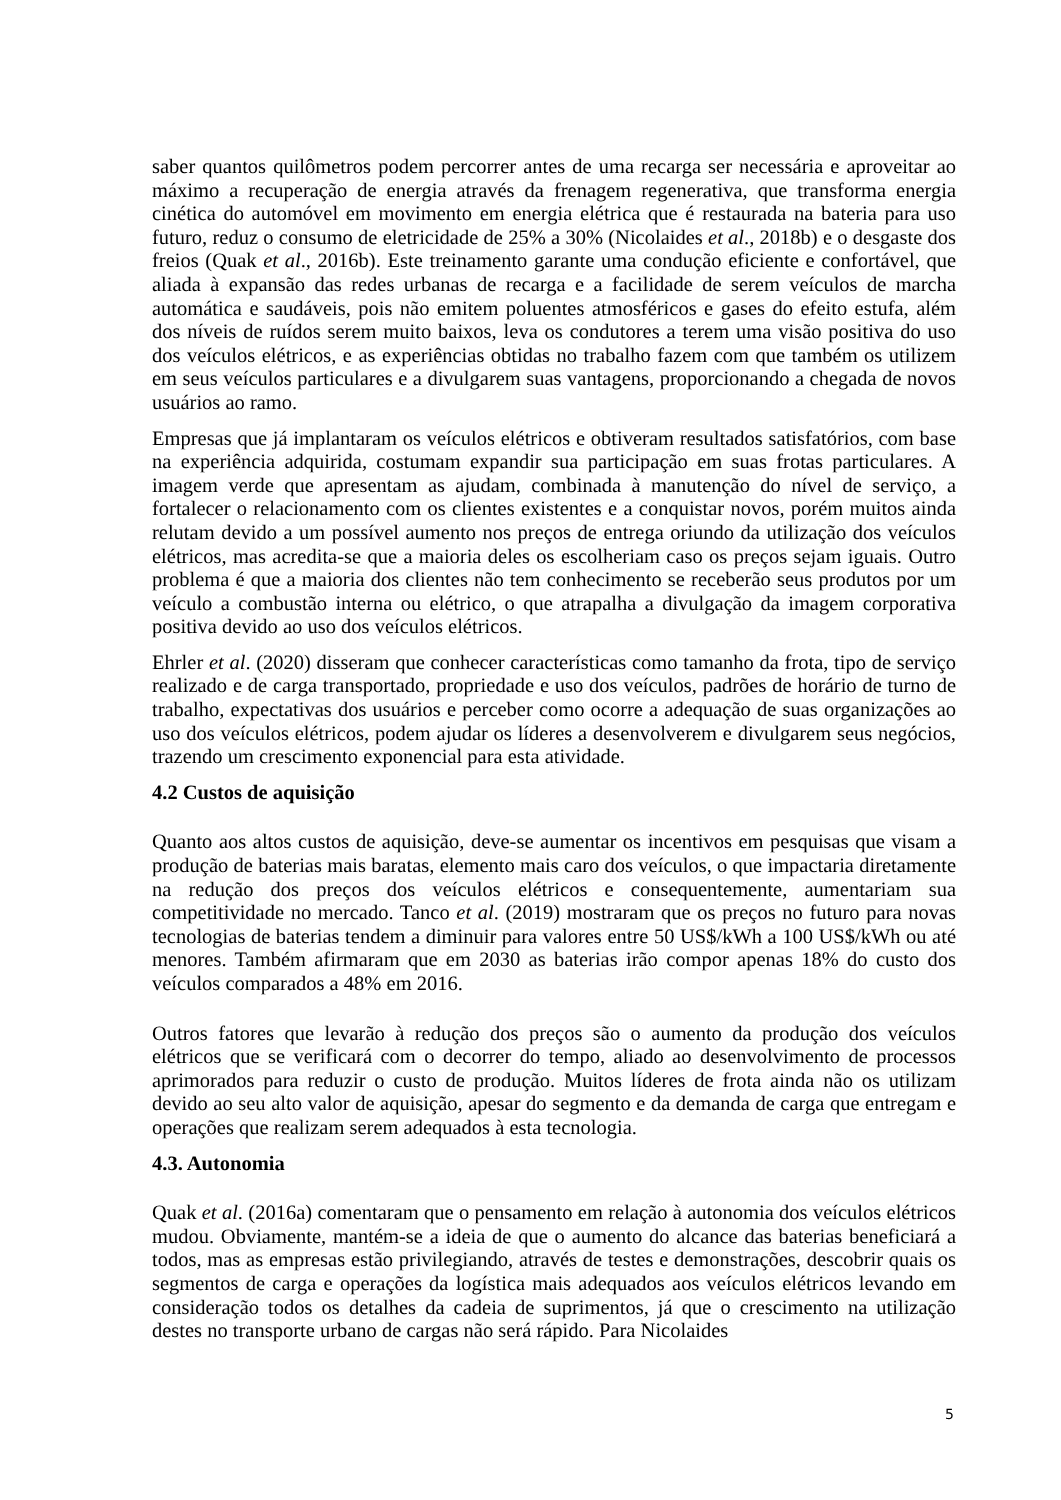saber quantos quilômetros podem percorrer antes de uma recarga ser necessária e aproveitar ao máximo a recuperação de energia através da frenagem regenerativa, que transforma energia cinética do automóvel em movimento em energia elétrica que é restaurada na bateria para uso futuro, reduz o consumo de eletricidade de 25% a 30% (Nicolaides et al., 2018b) e o desgaste dos freios (Quak et al., 2016b). Este treinamento garante uma condução eficiente e confortável, que aliada à expansão das redes urbanas de recarga e a facilidade de serem veículos de marcha automática e saudáveis, pois não emitem poluentes atmosféricos e gases do efeito estufa, além dos níveis de ruídos serem muito baixos, leva os condutores a terem uma visão positiva do uso dos veículos elétricos, e as experiências obtidas no trabalho fazem com que também os utilizem em seus veículos particulares e a divulgarem suas vantagens, proporcionando a chegada de novos usuários ao ramo.
Empresas que já implantaram os veículos elétricos e obtiveram resultados satisfatórios, com base na experiência adquirida, costumam expandir sua participação em suas frotas particulares. A imagem verde que apresentam as ajudam, combinada à manutenção do nível de serviço, a fortalecer o relacionamento com os clientes existentes e a conquistar novos, porém muitos ainda relutam devido a um possível aumento nos preços de entrega oriundo da utilização dos veículos elétricos, mas acredita-se que a maioria deles os escolheriam caso os preços sejam iguais. Outro problema é que a maioria dos clientes não tem conhecimento se receberão seus produtos por um veículo a combustão interna ou elétrico, o que atrapalha a divulgação da imagem corporativa positiva devido ao uso dos veículos elétricos.
Ehrler et al. (2020) disseram que conhecer características como tamanho da frota, tipo de serviço realizado e de carga transportado, propriedade e uso dos veículos, padrões de horário de turno de trabalho, expectativas dos usuários e perceber como ocorre a adequação de suas organizações ao uso dos veículos elétricos, podem ajudar os líderes a desenvolverem e divulgarem seus negócios, trazendo um crescimento exponencial para esta atividade.
4.2 Custos de aquisição
Quanto aos altos custos de aquisição, deve-se aumentar os incentivos em pesquisas que visam a produção de baterias mais baratas, elemento mais caro dos veículos, o que impactaria diretamente na redução dos preços dos veículos elétricos e consequentemente, aumentariam sua competitividade no mercado. Tanco et al. (2019) mostraram que os preços no futuro para novas tecnologias de baterias tendem a diminuir para valores entre 50 US$/kWh a 100 US$/kWh ou até menores. Também afirmaram que em 2030 as baterias irão compor apenas 18% do custo dos veículos comparados a 48% em 2016.
Outros fatores que levarão à redução dos preços são o aumento da produção dos veículos elétricos que se verificará com o decorrer do tempo, aliado ao desenvolvimento de processos aprimorados para reduzir o custo de produção. Muitos líderes de frota ainda não os utilizam devido ao seu alto valor de aquisição, apesar do segmento e da demanda de carga que entregam e operações que realizam serem adequados à esta tecnologia.
4.3. Autonomia
Quak et al. (2016a) comentaram que o pensamento em relação à autonomia dos veículos elétricos mudou. Obviamente, mantém-se a ideia de que o aumento do alcance das baterias beneficiará a todos, mas as empresas estão privilegiando, através de testes e demonstrações, descobrir quais os segmentos de carga e operações da logística mais adequados aos veículos elétricos levando em consideração todos os detalhes da cadeia de suprimentos, já que o crescimento na utilização destes no transporte urbano de cargas não será rápido. Para Nicolaides
5